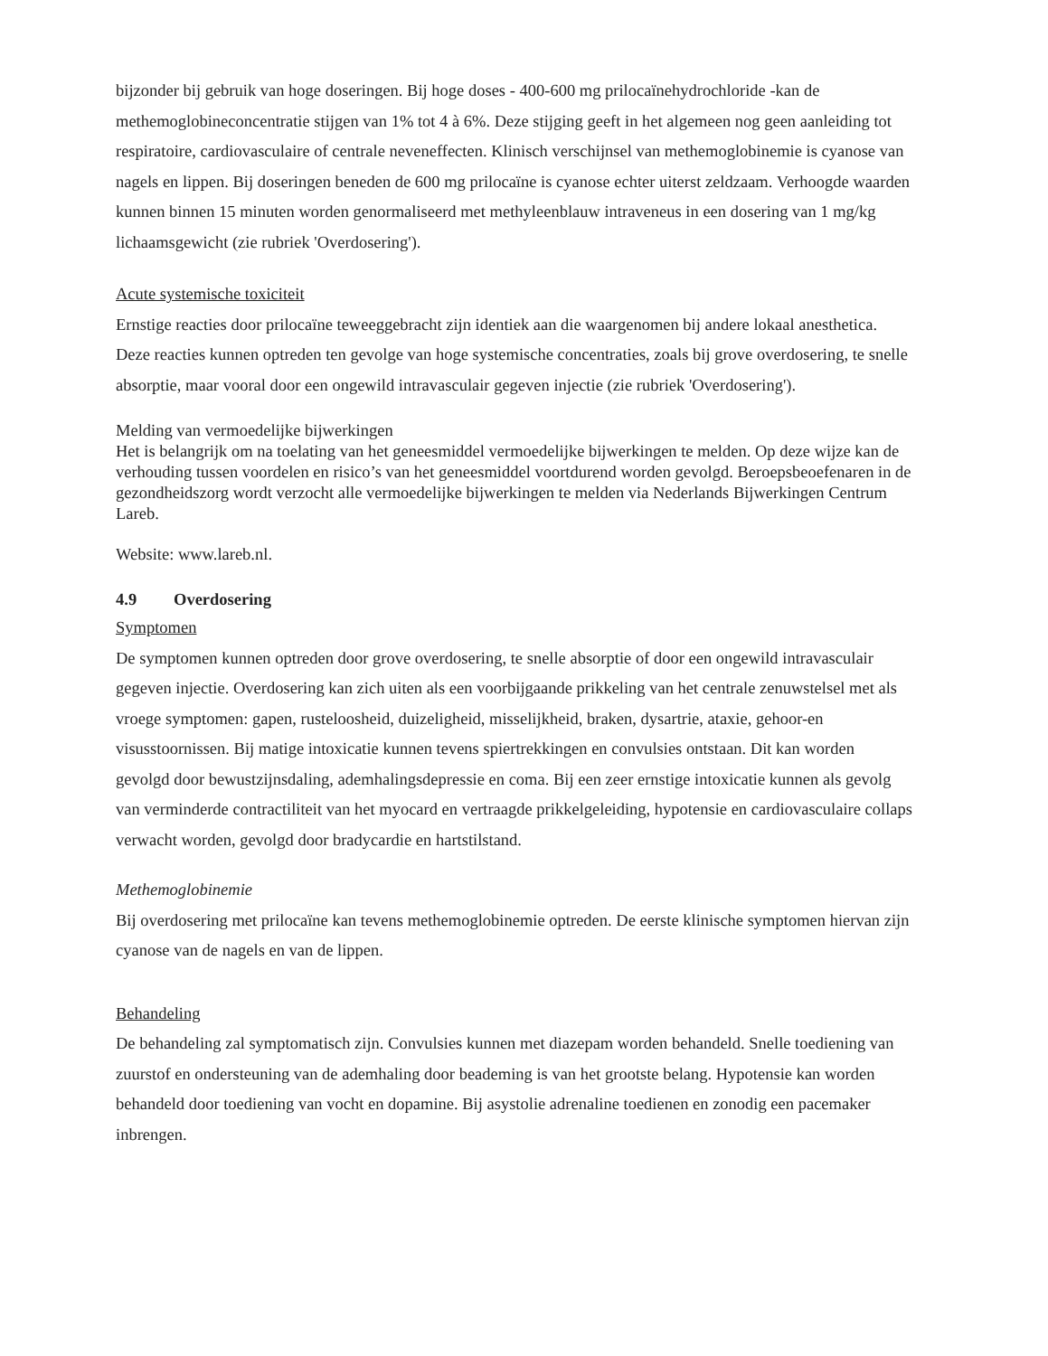bijzonder bij gebruik van hoge doseringen. Bij hoge doses - 400-600 mg prilocaïnehydrochloride -kan de methemoglobineconcentratie stijgen van 1% tot 4 à 6%. Deze stijging geeft in het algemeen nog geen aanleiding tot respiratoire, cardiovasculaire of centrale neveneffecten. Klinisch verschijnsel van methemoglobinemie is cyanose van nagels en lippen. Bij doseringen beneden de 600 mg prilocaïne is cyanose echter uiterst zeldzaam. Verhoogde waarden kunnen binnen 15 minuten worden genormaliseerd met methyleenblauw intraveneus in een dosering van 1 mg/kg lichaamsgewicht (zie rubriek 'Overdosering').
Acute systemische toxiciteit
Ernstige reacties door prilocaïne teweeggebracht zijn identiek aan die waargenomen bij andere lokaal anesthetica. Deze reacties kunnen optreden ten gevolge van hoge systemische concentraties, zoals bij grove overdosering, te snelle absorptie, maar vooral door een ongewild intravasculair gegeven injectie (zie rubriek 'Overdosering').
Melding van vermoedelijke bijwerkingen
Het is belangrijk om na toelating van het geneesmiddel vermoedelijke bijwerkingen te melden. Op deze wijze kan de verhouding tussen voordelen en risico’s van het geneesmiddel voortdurend worden gevolgd. Beroepsbeoefenaren in de gezondheidszorg wordt verzocht alle vermoedelijke bijwerkingen te melden via Nederlands Bijwerkingen Centrum Lareb.
Website: www.lareb.nl.
4.9 Overdosering
Symptomen
De symptomen kunnen optreden door grove overdosering, te snelle absorptie of door een ongewild intravasculair gegeven injectie. Overdosering kan zich uiten als een voorbijgaande prikkeling van het centrale zenuwstelsel met als vroege symptomen: gapen, rusteloosheid, duizeligheid, misselijkheid, braken, dysartrie, ataxie, gehoor-en visusstoornissen. Bij matige intoxicatie kunnen tevens spiertrekkingen en convulsies ontstaan. Dit kan worden gevolgd door bewustzijnsdaling, ademhalingsdepressie en coma. Bij een zeer ernstige intoxicatie kunnen als gevolg van verminderde contractiliteit van het myocard en vertraagde prikkelgeleiding, hypotensie en cardiovasculaire collaps verwacht worden, gevolgd door bradycardie en hartstilstand.
Methemoglobinemie
Bij overdosering met prilocaïne kan tevens methemoglobinemie optreden. De eerste klinische symptomen hiervan zijn cyanose van de nagels en van de lippen.
Behandeling
De behandeling zal symptomatisch zijn. Convulsies kunnen met diazepam worden behandeld. Snelle toediening van zuurstof en ondersteuning van de ademhaling door beademing is van het grootste belang. Hypotensie kan worden behandeld door toediening van vocht en dopamine. Bij asystolie adrenaline toedienen en zonodig een pacemaker inbrengen.